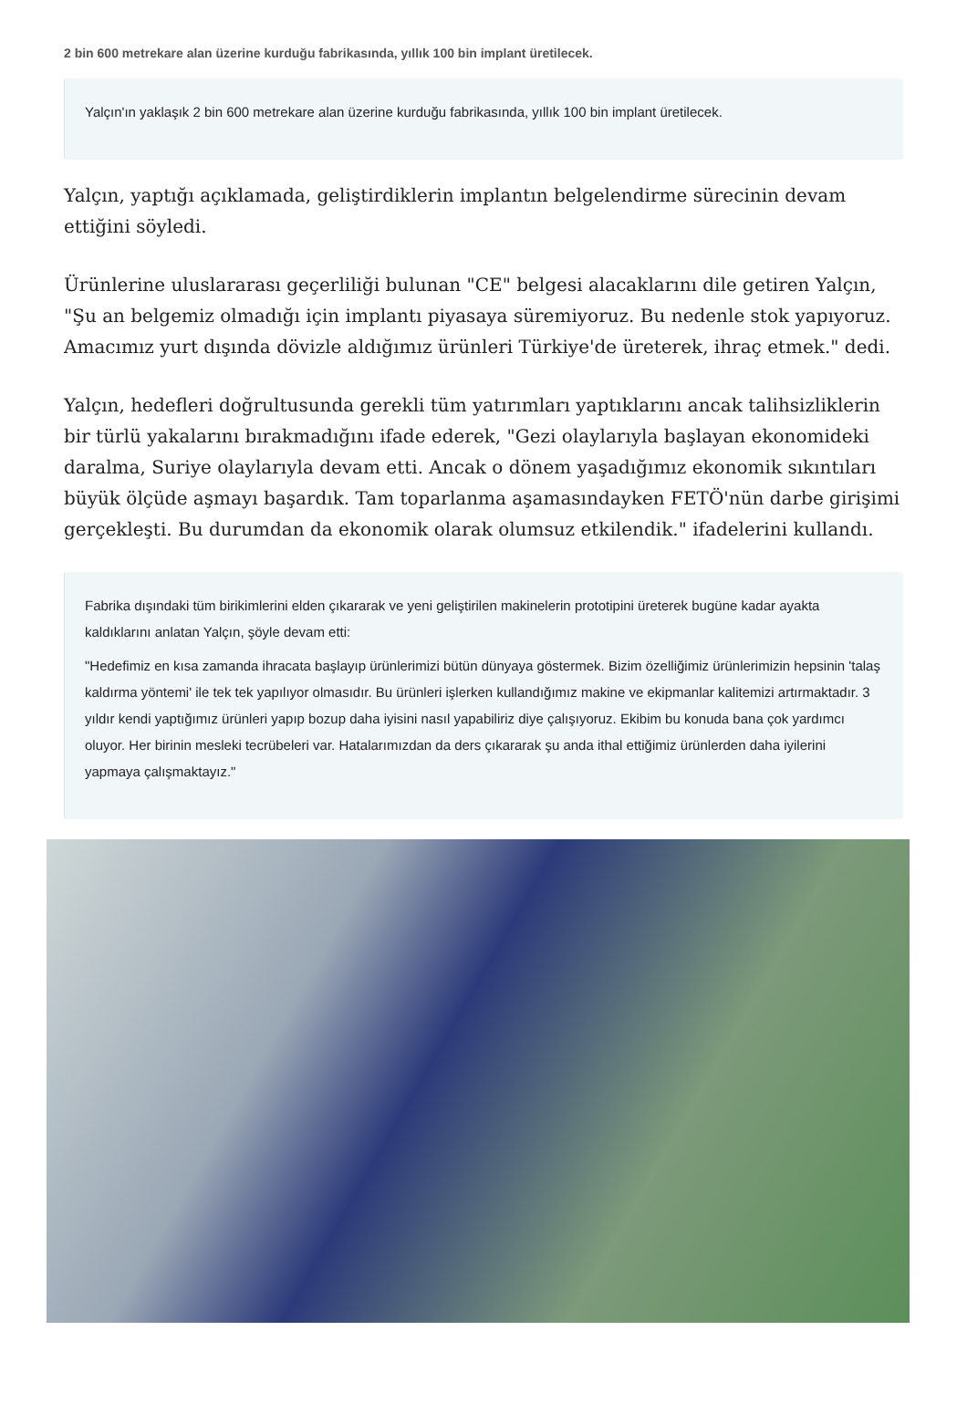2 bin 600 metrekare alan üzerine kurduğu fabrikasında, yıllık 100 bin implant üretilecek.
Yalçın'ın yaklaşık 2 bin 600 metrekare alan üzerine kurduğu fabrikasında, yıllık 100 bin implant üretilecek.
Yalçın, yaptığı açıklamada, geliştirdiklerin implantın belgelendirme sürecinin devam ettiğini söyledi.
Ürünlerine uluslararası geçerliliği bulunan "CE" belgesi alacaklarını dile getiren Yalçın, "Şu an belgemiz olmadığı için implantı piyasaya süremiyoruz. Bu nedenle stok yapıyoruz. Amacımız yurt dışında dövizle aldığımız ürünleri Türkiye'de üreterek, ihraç etmek." dedi.
Yalçın, hedefleri doğrultusunda gerekli tüm yatırımları yaptıklarını ancak talihsizliklerin bir türlü yakalarını bırakmadığını ifade ederek, "Gezi olaylarıyla başlayan ekonomideki daralma, Suriye olaylarıyla devam etti. Ancak o dönem yaşadığımız ekonomik sıkıntıları büyük ölçüde aşmayı başardık. Tam toparlanma aşamasındayken FETÖ'nün darbe girişimi gerçekleşti. Bu durumdan da ekonomik olarak olumsuz etkilendik." ifadelerini kullandı.
Fabrika dışındaki tüm birikimlerini elden çıkararak ve yeni geliştirilen makinelerin prototipini üreterek bugüne kadar ayakta kaldıklarını anlatan Yalçın, şöyle devam etti:
"Hedefimiz en kısa zamanda ihracata başlayıp ürünlerimizi bütün dünyaya göstermek. Bizim özelliğimiz ürünlerimizin hepsinin 'talaş kaldırma yöntemi' ile tek tek yapılıyor olmasıdır. Bu ürünleri işlerken kullandığımız makine ve ekipmanlar kalitemizi artırmaktadır. 3 yıldır kendi yaptığımız ürünleri yapıp bozup daha iyisini nasıl yapabiliriz diye çalışıyoruz. Ekibim bu konuda bana çok yardımcı oluyor. Her birinin mesleki tecrübeleri var. Hatalarımızdan da ders çıkararak şu anda ithal ettiğimiz ürünlerden daha iyilerini yapmaya çalışmaktayız."